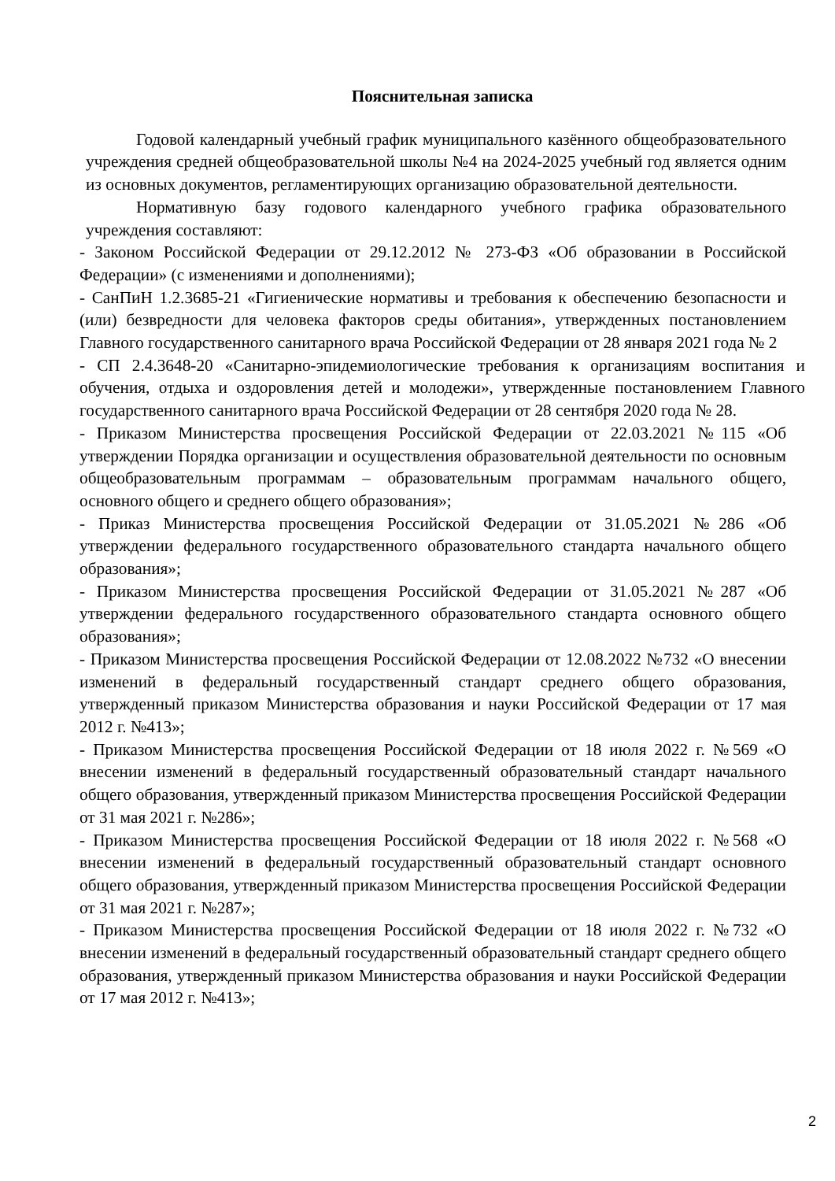Пояснительная записка
Годовой календарный учебный график муниципального казённого общеобразовательного учреждения средней общеобразовательной школы №4 на 2024-2025 учебный год является одним из основных документов, регламентирующих организацию образовательной деятельности.
Нормативную базу годового календарного учебного графика образовательного учреждения составляют:
- Законом Российской Федерации от 29.12.2012 № 273-ФЗ «Об образовании в Российской Федерации» (с изменениями и дополнениями);
- СанПиН 1.2.3685-21 «Гигиенические нормативы и требования к обеспечению безопасности и (или) безвредности для человека факторов среды обитания», утвержденных постановлением Главного государственного санитарного врача Российской Федерации от 28 января 2021 года № 2
- СП 2.4.3648-20 «Санитарно-эпидемиологические требования к организациям воспитания и обучения, отдыха и оздоровления детей и молодежи», утвержденные постановлением Главного государственного санитарного врача Российской Федерации от 28 сентября 2020 года № 28.
- Приказом Министерства просвещения Российской Федерации от 22.03.2021 №115 «Об утверждении Порядка организации и осуществления образовательной деятельности по основным общеобразовательным программам – образовательным программам начального общего, основного общего и среднего общего образования»;
- Приказ Министерства просвещения Российской Федерации от 31.05.2021 №286 «Об утверждении федерального государственного образовательного стандарта начального общего образования»;
- Приказом Министерства просвещения Российской Федерации от 31.05.2021 №287 «Об утверждении федерального государственного образовательного стандарта основного общего образования»;
- Приказом Министерства просвещения Российской Федерации от 12.08.2022 №732 «О внесении изменений в федеральный государственный стандарт среднего общего образования, утвержденный приказом Министерства образования и науки Российской Федерации от 17 мая 2012 г. №413»;
- Приказом Министерства просвещения Российской Федерации от 18 июля 2022 г. №569 «О внесении изменений в федеральный государственный образовательный стандарт начального общего образования, утвержденный приказом Министерства просвещения Российской Федерации от 31 мая 2021 г. №286»;
- Приказом Министерства просвещения Российской Федерации от 18 июля 2022 г. №568 «О внесении изменений в федеральный государственный образовательный стандарт основного общего образования, утвержденный приказом Министерства просвещения Российской Федерации от 31 мая 2021 г. №287»;
- Приказом Министерства просвещения Российской Федерации от 18 июля 2022 г. №732 «О внесении изменений в федеральный государственный образовательный стандарт среднего общего образования, утвержденный приказом Министерства образования и науки Российской Федерации от 17 мая 2012 г. №413»;
2